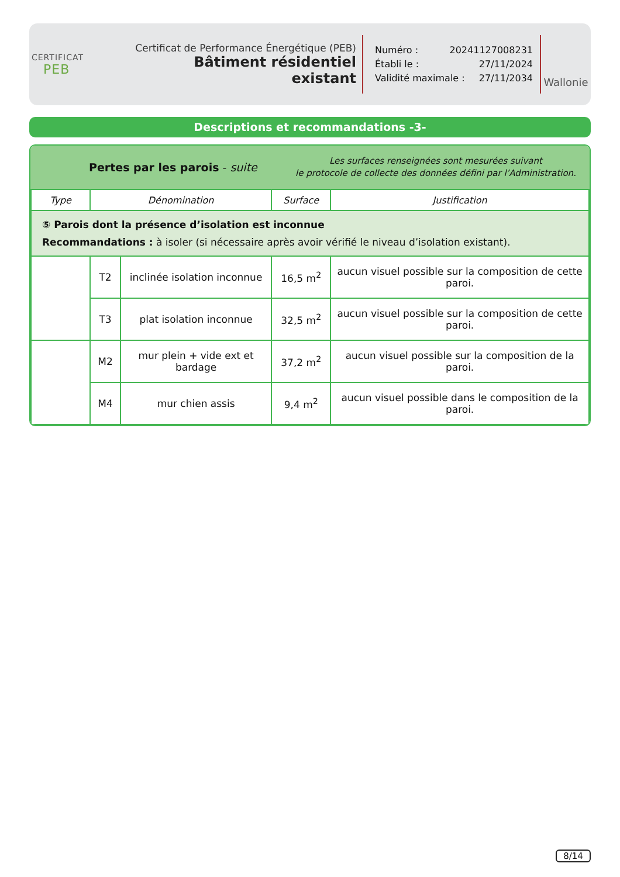CERTIFICAT
PEB
Certificat de Performance Énergétique (PEB)
Bâtiment résidentiel existant
Numéro : 20241127008231
Établi le : 27/11/2024
Validité maximale : 27/11/2034
Wallonie
Descriptions et recommandations -3-
Pertes par les parois - suite
Les surfaces renseignées sont mesurées suivant
le protocole de collecte des données défini par l’Administration.
| Type | Dénomination | | Surface | Justification |
| --- | --- | --- | --- | --- |
| ⑤ Parois dont la présence d’isolation est inconnue Recommandations : à isoler (si nécessaire après avoir vérifié le niveau d’isolation existant). | | | | |
| | T2 | inclinée isolation inconnue | 16,5 m<sup>2</sup> | aucun visuel possible sur la composition de cette paroi. |
| | T3 | plat isolation inconnue | 32,5 m<sup>2</sup> | aucun visuel possible sur la composition de cette paroi. |
| | M2 | mur plein + vide ext et bardage | 37,2 m<sup>2</sup> | aucun visuel possible sur la composition de la paroi. |
| | M4 | mur chien assis | 9,4 m<sup>2</sup> | aucun visuel possible dans le composition de la paroi. |
8/14